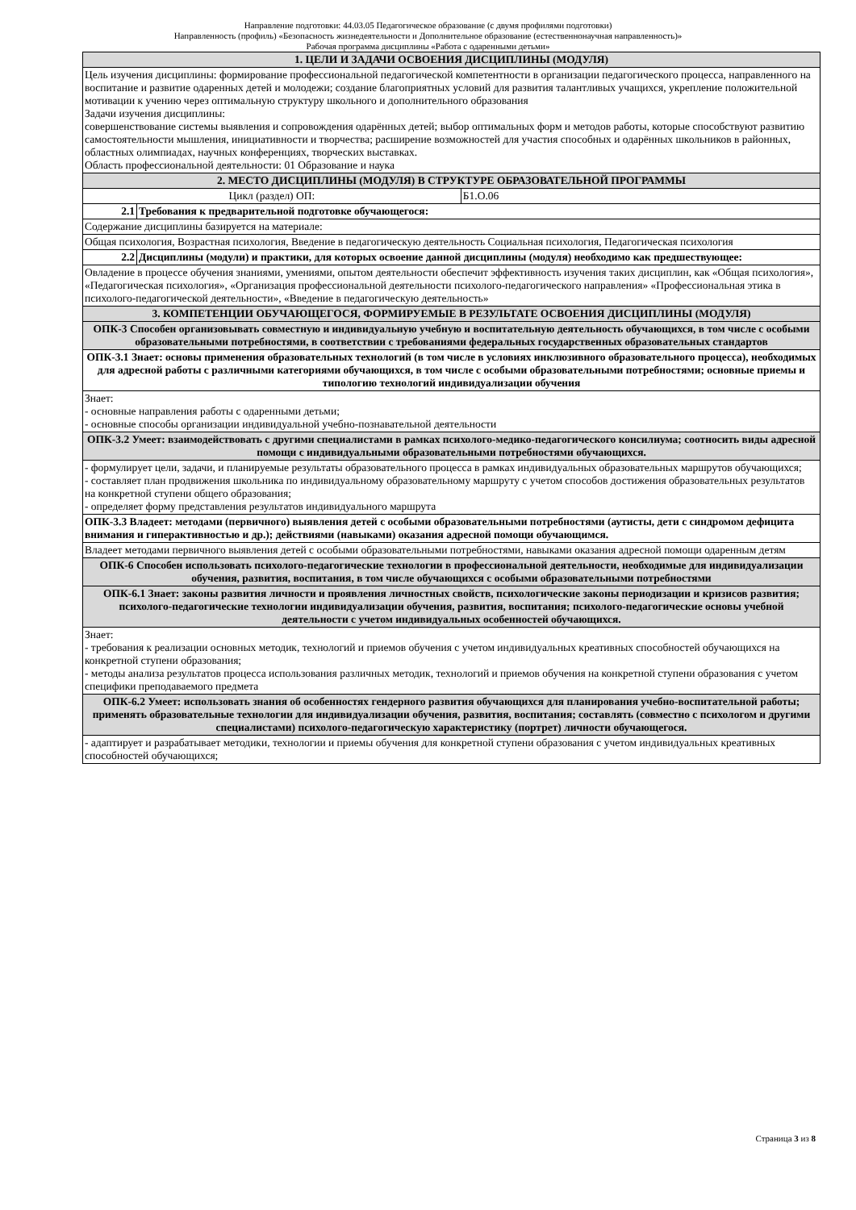Направление подготовки: 44.03.05 Педагогическое образование (с двумя профилями подготовки)
Направленность (профиль) «Безопасность жизнедеятельности и Дополнительное образование (естественнонаучная направленность)»
Рабочая программа дисциплины «Работа с одаренными детьми»
| 1. ЦЕЛИ И ЗАДАЧИ ОСВОЕНИЯ ДИСЦИПЛИНЫ (МОДУЛЯ) | | |
| Цель изучения дисциплины: формирование профессиональной педагогической компетентности в организации педагогического процесса, направленного на воспитание и развитие одаренных детей и молодежи; создание благоприятных условий для развития талантливых учащихся, укрепление положительной мотивации к учению через оптимальную структуру школьного и дополнительного образования Задачи изучения дисциплины: совершенствование системы выявления и сопровождения одарённых детей; выбор оптимальных форм и методов работы, которые способствуют развитию самостоятельности мышления, инициативности и творчества; расширение возможностей для участия способных и одарённых школьников в районных, областных олимпиадах, научных конференциях, творческих выставках. Область профессиональной деятельности: 01 Образование и наука | | |
| 2. МЕСТО ДИСЦИПЛИНЫ (МОДУЛЯ) В СТРУКТУРЕ ОБРАЗОВАТЕЛЬНОЙ ПРОГРАММЫ | | |
| Цикл (раздел) ОП: | | Б1.О.06 |
| 2.1 | Требования к предварительной подготовке обучающегося: | |
| Содержание дисциплины базируется на материале: | | |
| Общая психология, Возрастная психология, Введение в педагогическую деятельность Социальная психология, Педагогическая психология | | |
| 2.2 | Дисциплины (модули) и практики, для которых освоение данной дисциплины (модуля) необходимо как предшествующее: | |
| Овладение в процессе обучения знаниями, умениями, опытом деятельности обеспечит эффективность изучения таких дисциплин, как «Общая психология», «Педагогическая психология», «Организация профессиональной деятельности психолого-педагогического направления» «Профессиональная этика в психолого-педагогической деятельности», «Введение в педагогическую деятельность» | | |
| 3. КОМПЕТЕНЦИИ ОБУЧАЮЩЕГОСЯ, ФОРМИРУЕМЫЕ В РЕЗУЛЬТАТЕ ОСВОЕНИЯ ДИСЦИПЛИНЫ (МОДУЛЯ) | | |
| ОПК-3 Способен организовывать совместную и индивидуальную учебную и воспитательную деятельность обучающихся, в том числе с особыми образовательными потребностями, в соответствии с требованиями федеральных государственных образовательных стандартов | | |
| ОПК-3.1 Знает: основы применения образовательных технологий (в том числе в условиях инклюзивного образовательного процесса), необходимых для адресной работы с различными категориями обучающихся, в том числе с особыми образовательными потребностями; основные приемы и типологию технологий индивидуализации обучения | | |
| Знает: - основные направления работы с одаренными детьми; - основные способы организации индивидуальной учебно-познавательной деятельности | | |
| ОПК-3.2 Умеет: взаимодействовать с другими специалистами в рамках психолого-медико-педагогического консилиума; соотносить виды адресной помощи с индивидуальными образовательными потребностями обучающихся. | | |
| - формулирует цели, задачи, и планируемые результаты образовательного процесса в рамках индивидуальных образовательных маршрутов обучающихся; - составляет план продвижения школьника по индивидуальному образовательному маршруту с учетом способов достижения образовательных результатов на конкретной ступени общего образования; - определяет форму представления результатов индивидуального маршрута | | |
| ОПК-3.3 Владеет: методами (первичного) выявления детей с особыми образовательными потребностями (аутисты, дети с синдромом дефицита внимания и гиперактивностью и др.); действиями (навыками) оказания адресной помощи обучающимся. | | |
| Владеет методами первичного выявления детей с особыми образовательными потребностями, навыками оказания адресной помощи одаренным детям | | |
| ОПК-6 Способен использовать психолого-педагогические технологии в профессиональной деятельности, необходимые для индивидуализации обучения, развития, воспитания, в том числе обучающихся с особыми образовательными потребностями | | |
| ОПК-6.1 Знает: законы развития личности и проявления личностных свойств, психологические законы периодизации и кризисов развития; психолого-педагогические технологии индивидуализации обучения, развития, воспитания; психолого-педагогические основы учебной деятельности с учетом индивидуальных особенностей обучающихся. | | |
| Знает: - требования к реализации основных методик, технологий и приемов обучения с учетом индивидуальных креативных способностей обучающихся на конкретной ступени образования; - методы анализа результатов процесса использования различных методик, технологий и приемов обучения на конкретной ступени образования с учетом специфики преподаваемого предмета | | |
| ОПК-6.2 Умеет: использовать знания об особенностях гендерного развития обучающихся для планирования учебно-воспитательной работы; применять образовательные технологии для индивидуализации обучения, развития, воспитания; составлять (совместно с психологом и другими специалистами) психолого-педагогическую характеристику (портрет) личности обучающегося. | | |
| - адаптирует и разрабатывает методики, технологии и приемы обучения для конкретной ступени образования с учетом индивидуальных креативных способностей обучающихся; | | |
Страница 3 из 8